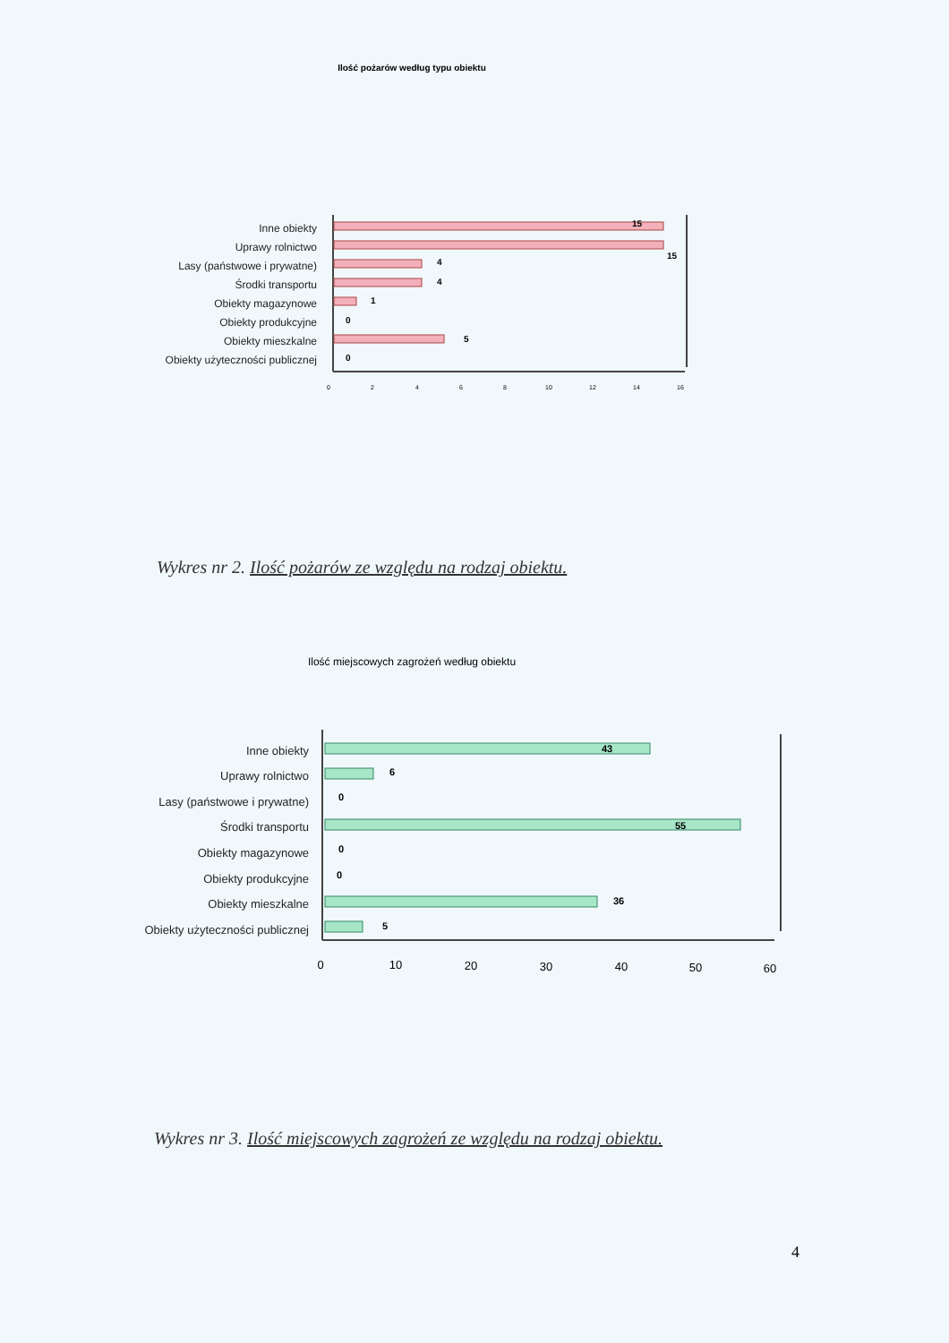Ilość pożarów według typu obiektu
Inne obiekty
Uprawy rolnictwo
Lasy (państwowe i prywatne)
Środki transportu
Obiekty magazynowe
Obiekty produkcyjne
Obiekty mieszkalne
Obiekty użyteczności publicznej
15
15
4
4
1
0
5
0
0
2
4
6
8
10
12
14
16
Wykres nr 2. Ilość pożarów ze względu na rodzaj obiektu.
Ilość miejscowych zagrożeń według obiektu
Inne obiekty
Uprawy rolnictwo
Lasy (państwowe i prywatne)
Środki transportu
Obiekty magazynowe
Obiekty produkcyjne
Obiekty mieszkalne
Obiekty użyteczności publicznej
43
6
0
55
0
0
36
5
0
10
20
30
40
50
60
Wykres nr 3. Ilość miejscowych zagrożeń ze względu na rodzaj obiektu.
4